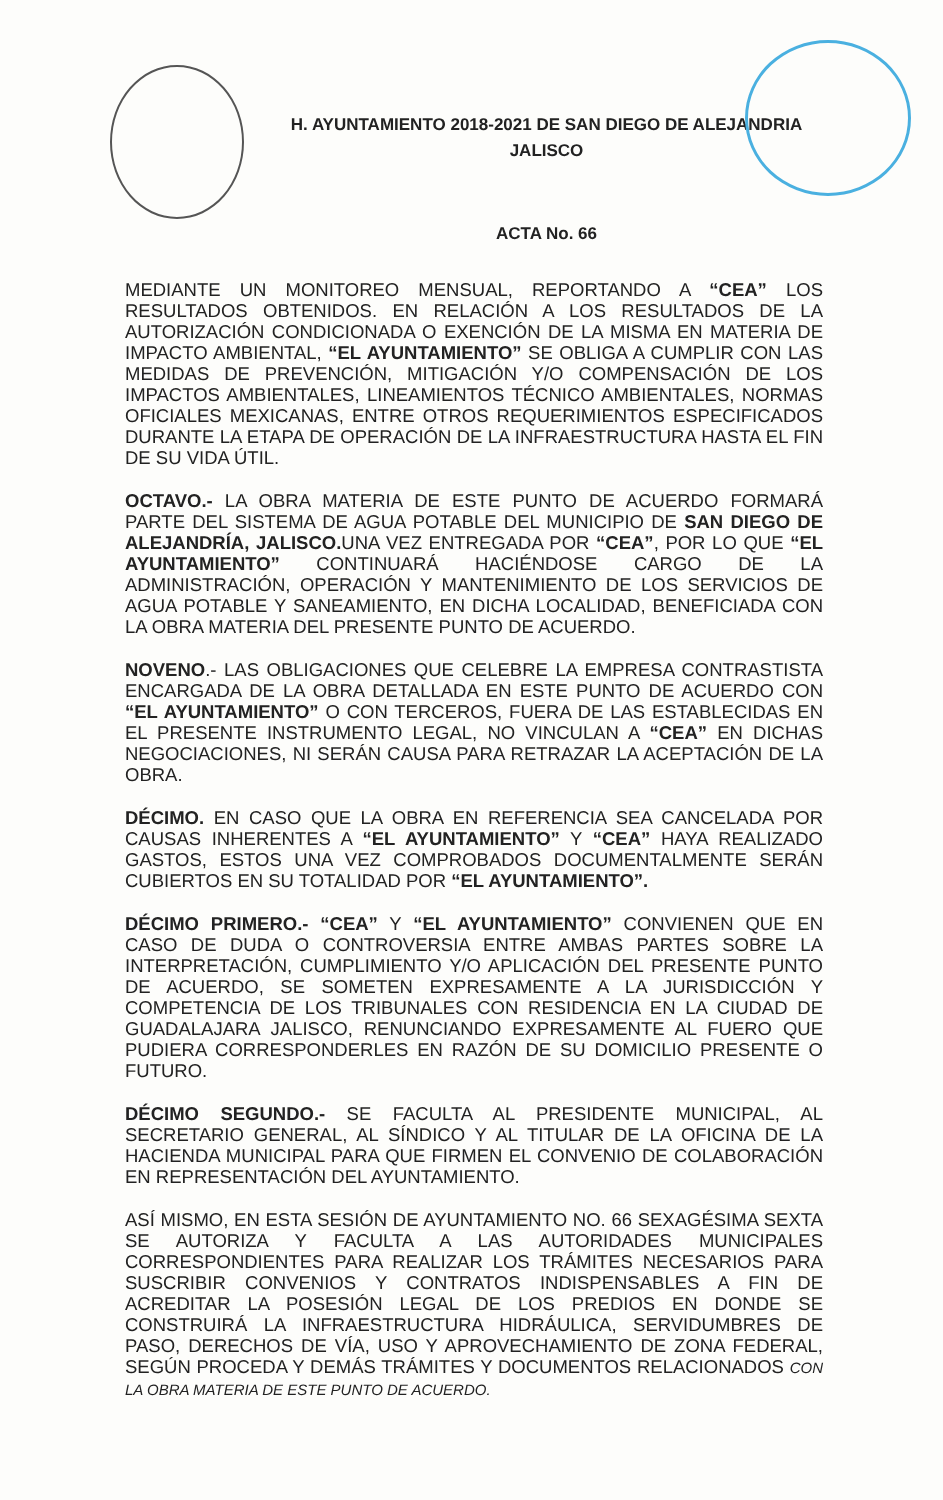H. AYUNTAMIENTO 2018-2021 DE SAN DIEGO DE ALEJANDRIA
JALISCO
ACTA No. 66
MEDIANTE UN MONITOREO MENSUAL, REPORTANDO A “CEA” LOS RESULTADOS OBTENIDOS. EN RELACIÓN A LOS RESULTADOS DE LA AUTORIZACIÓN CONDICIONADA O EXENCIÓN DE LA MISMA EN MATERIA DE IMPACTO AMBIENTAL, “EL AYUNTAMIENTO” SE OBLIGA A CUMPLIR CON LAS MEDIDAS DE PREVENCIÓN, MITIGACIÓN Y/O COMPENSACIÓN DE LOS IMPACTOS AMBIENTALES, LINEAMIENTOS TÉCNICO AMBIENTALES, NORMAS OFICIALES MEXICANAS, ENTRE OTROS REQUERIMIENTOS ESPECIFICADOS DURANTE LA ETAPA DE OPERACIÓN DE LA INFRAESTRUCTURA HASTA EL FIN DE SU VIDA ÚTIL.
OCTAVO.- LA OBRA MATERIA DE ESTE PUNTO DE ACUERDO FORMARÁ PARTE DEL SISTEMA DE AGUA POTABLE DEL MUNICIPIO DE SAN DIEGO DE ALEJANDRÍA, JALISCO. UNA VEZ ENTREGADA POR “CEA”, POR LO QUE “EL AYUNTAMIENTO” CONTINUARÁ HACIÉNDOSE CARGO DE LA ADMINISTRACIÓN, OPERACIÓN Y MANTENIMIENTO DE LOS SERVICIOS DE AGUA POTABLE Y SANEAMIENTO, EN DICHA LOCALIDAD, BENEFICIADA CON LA OBRA MATERIA DEL PRESENTE PUNTO DE ACUERDO.
NOVENO.- LAS OBLIGACIONES QUE CELEBRE LA EMPRESA CONTRASTISTA ENCARGADA DE LA OBRA DETALLADA EN ESTE PUNTO DE ACUERDO CON “EL AYUNTAMIENTO” O CON TERCEROS, FUERA DE LAS ESTABLECIDAS EN EL PRESENTE INSTRUMENTO LEGAL, NO VINCULAN A “CEA” EN DICHAS NEGOCIACIONES, NI SERÁN CAUSA PARA RETRAZAR LA ACEPTACIÓN DE LA OBRA.
DÉCIMO. EN CASO QUE LA OBRA EN REFERENCIA SEA CANCELADA POR CAUSAS INHERENTES A “EL AYUNTAMIENTO” Y “CEA” HAYA REALIZADO GASTOS, ESTOS UNA VEZ COMPROBADOS DOCUMENTALMENTE SERÁN CUBIERTOS EN SU TOTALIDAD POR “EL AYUNTAMIENTO”.
DÉCIMO PRIMERO.- “CEA” Y “EL AYUNTAMIENTO” CONVIENEN QUE EN CASO DE DUDA O CONTROVERSIA ENTRE AMBAS PARTES SOBRE LA INTERPRETACIÓN, CUMPLIMIENTO Y/O APLICACIÓN DEL PRESENTE PUNTO DE ACUERDO, SE SOMETEN EXPRESAMENTE A LA JURISDICCIÓN Y COMPETENCIA DE LOS TRIBUNALES CON RESIDENCIA EN LA CIUDAD DE GUADALAJARA JALISCO, RENUNCIANDO EXPRESAMENTE AL FUERO QUE PUDIERA CORRESPONDERLES EN RAZÓN DE SU DOMICILIO PRESENTE O FUTURO.
DÉCIMO SEGUNDO.- SE FACULTA AL PRESIDENTE MUNICIPAL, AL SECRETARIO GENERAL, AL SÍNDICO Y AL TITULAR DE LA OFICINA DE LA HACIENDA MUNICIPAL PARA QUE FIRMEN EL CONVENIO DE COLABORACIÓN EN REPRESENTACIÓN DEL AYUNTAMIENTO.
ASÍ MISMO, EN ESTA SESIÓN DE AYUNTAMIENTO NO. 66 SEXAGÉSIMA SEXTA SE AUTORIZA Y FACULTA A LAS AUTORIDADES MUNICIPALES CORRESPONDIENTES PARA REALIZAR LOS TRÁMITES NECESARIOS PARA SUSCRIBIR CONVENIOS Y CONTRATOS INDISPENSABLES A FIN DE ACREDITAR LA POSESIÓN LEGAL DE LOS PREDIOS EN DONDE SE CONSTRUIRÁ LA INFRAESTRUCTURA HIDRÁULICA, SERVIDUMBRES DE PASO, DERECHOS DE VÍA, USO Y APROVECHAMIENTO DE ZONA FEDERAL, SEGÚN PROCEDA Y DEMÁS TRÁMITES Y DOCUMENTOS RELACIONADOS CON LA OBRA MATERIA DE ESTE PUNTO DE ACUERDO.